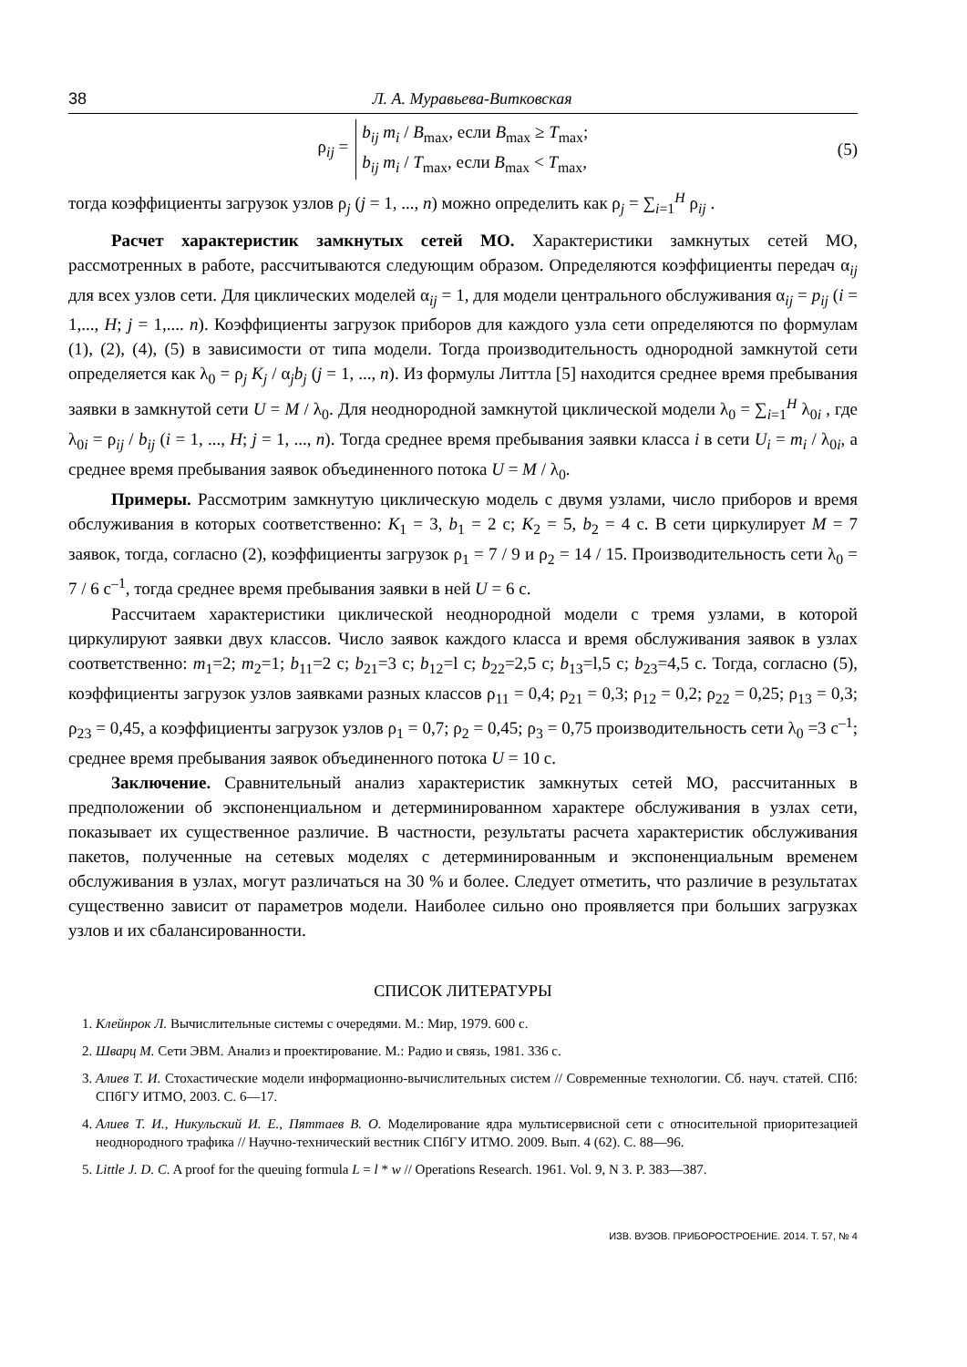38 Л. А. Муравьева-Витковская
ρ<sub>ij</sub> =
b<sub>ij</sub> m<sub>i</sub> / B<sub>max</sub>, если B<sub>max</sub> ≥ T<sub>max</sub>;
b<sub>ij</sub> m<sub>i</sub> / T<sub>max</sub>, если B<sub>max</sub> < T<sub>max</sub>,
(5)
тогда коэффициенты загрузок узлов ρ<sub>j</sub> (j = 1, ..., n) можно определить как ρ<sub>j</sub> = ∑<sub>i=1</sub><sup>H</sup> ρ<sub>ij</sub> .
Расчет характеристик замкнутых сетей МО. Характеристики замкнутых сетей МО, рассмотренных в работе, рассчитываются следующим образом. Определяются коэффициенты передач α<sub>ij</sub> для всех узлов сети. Для циклических моделей α<sub>ij</sub> = 1, для модели центрального обслуживания α<sub>ij</sub> = p<sub>ij</sub> (i = 1,..., H; j = 1,.... n). Коэффициенты загрузок приборов для каждого узла сети определяются по формулам (1), (2), (4), (5) в зависимости от типа модели. Тогда производительность однородной замкнутой сети определяется как λ<sub>0</sub> = ρ<sub>j</sub> K<sub>j</sub> / α<sub>j</sub>b<sub>j</sub> (j = 1, ..., n). Из формулы Литтла [5] находится среднее время пребывания заявки в замкнутой сети U = M / λ<sub>0</sub>. Для неоднородной замкнутой циклической модели λ<sub>0</sub> = ∑<sub>i=1</sub><sup>H</sup> λ<sub>0i</sub> , где λ<sub>0i</sub> = ρ<sub>ij</sub> / b<sub>ij</sub> (i = 1, ..., H; j = 1, ..., n). Тогда среднее время пребывания заявки класса i в сети U<sub>i</sub> = m<sub>i</sub> / λ<sub>0i</sub>, а среднее время пребывания заявок объединенного потока U = M / λ<sub>0</sub>.
Примеры. Рассмотрим замкнутую циклическую модель с двумя узлами, число приборов и время обслуживания в которых соответственно: K<sub>1</sub> = 3, b<sub>1</sub> = 2 с; K<sub>2</sub> = 5, b<sub>2</sub> = 4 с. В сети циркулирует M = 7 заявок, тогда, согласно (2), коэффициенты загрузок ρ<sub>1</sub> = 7 / 9 и ρ<sub>2</sub> = 14 / 15. Производительность сети λ<sub>0</sub> = 7 / 6 с<sup>–1</sup>, тогда среднее время пребывания заявки в ней U = 6 с.
Рассчитаем характеристики циклической неоднородной модели с тремя узлами, в которой циркулируют заявки двух классов. Число заявок каждого класса и время обслуживания заявок в узлах соответственно: m<sub>1</sub>=2; m<sub>2</sub>=1; b<sub>11</sub>=2 с; b<sub>21</sub>=3 с; b<sub>12</sub>=l с; b<sub>22</sub>=2,5 с; b<sub>13</sub>=l,5 с; b<sub>23</sub>=4,5 с. Тогда, согласно (5), коэффициенты загрузок узлов заявками разных классов ρ<sub>11</sub> = 0,4; ρ<sub>21</sub> = 0,3; ρ<sub>12</sub> = 0,2; ρ<sub>22</sub> = 0,25; ρ<sub>13</sub> = 0,3; ρ<sub>23</sub> = 0,45, а коэффициенты загрузок узлов ρ<sub>1</sub> = 0,7; ρ<sub>2</sub> = 0,45; ρ<sub>3</sub> = 0,75 производительность сети λ<sub>0</sub> =3 с<sup>–1</sup>; среднее время пребывания заявок объединенного потока U = 10 с.
Заключение. Сравнительный анализ характеристик замкнутых сетей МО, рассчитанных в предположении об экспоненциальном и детерминированном характере обслуживания в узлах сети, показывает их существенное различие. В частности, результаты расчета характеристик обслуживания пакетов, полученные на сетевых моделях с детерминированным и экспоненциальным временем обслуживания в узлах, могут различаться на 30 % и более. Следует отметить, что различие в результатах существенно зависит от параметров модели. Наиболее сильно оно проявляется при больших загрузках узлов и их сбалансированности.
СПИСОК ЛИТЕРАТУРЫ
1. Клейнрок Л. Вычислительные системы с очередями. М.: Мир, 1979. 600 с.
2. Шварц М. Сети ЭВМ. Анализ и проектирование. М.: Радио и связь, 1981. 336 с.
3. Алиев Т. И. Стохастические модели информационно-вычислительных систем // Современные технологии. Сб. науч. статей. СПб: СПбГУ ИТМО, 2003. С. 6—17.
4. Алиев Т. И., Никульский И. Е., Пяттаев В. О. Моделирование ядра мультисервисной сети с относительной приоритезацией неоднородного трафика // Научно-технический вестник СПбГУ ИТМО. 2009. Вып. 4 (62). С. 88—96.
5. Little J. D. C. A proof for the queuing formula L = l * w // Operations Research. 1961. Vol. 9, N 3. P. 383—387.
ИЗВ. ВУЗОВ. ПРИБОРОСТРОЕНИЕ. 2014. Т. 57, № 4